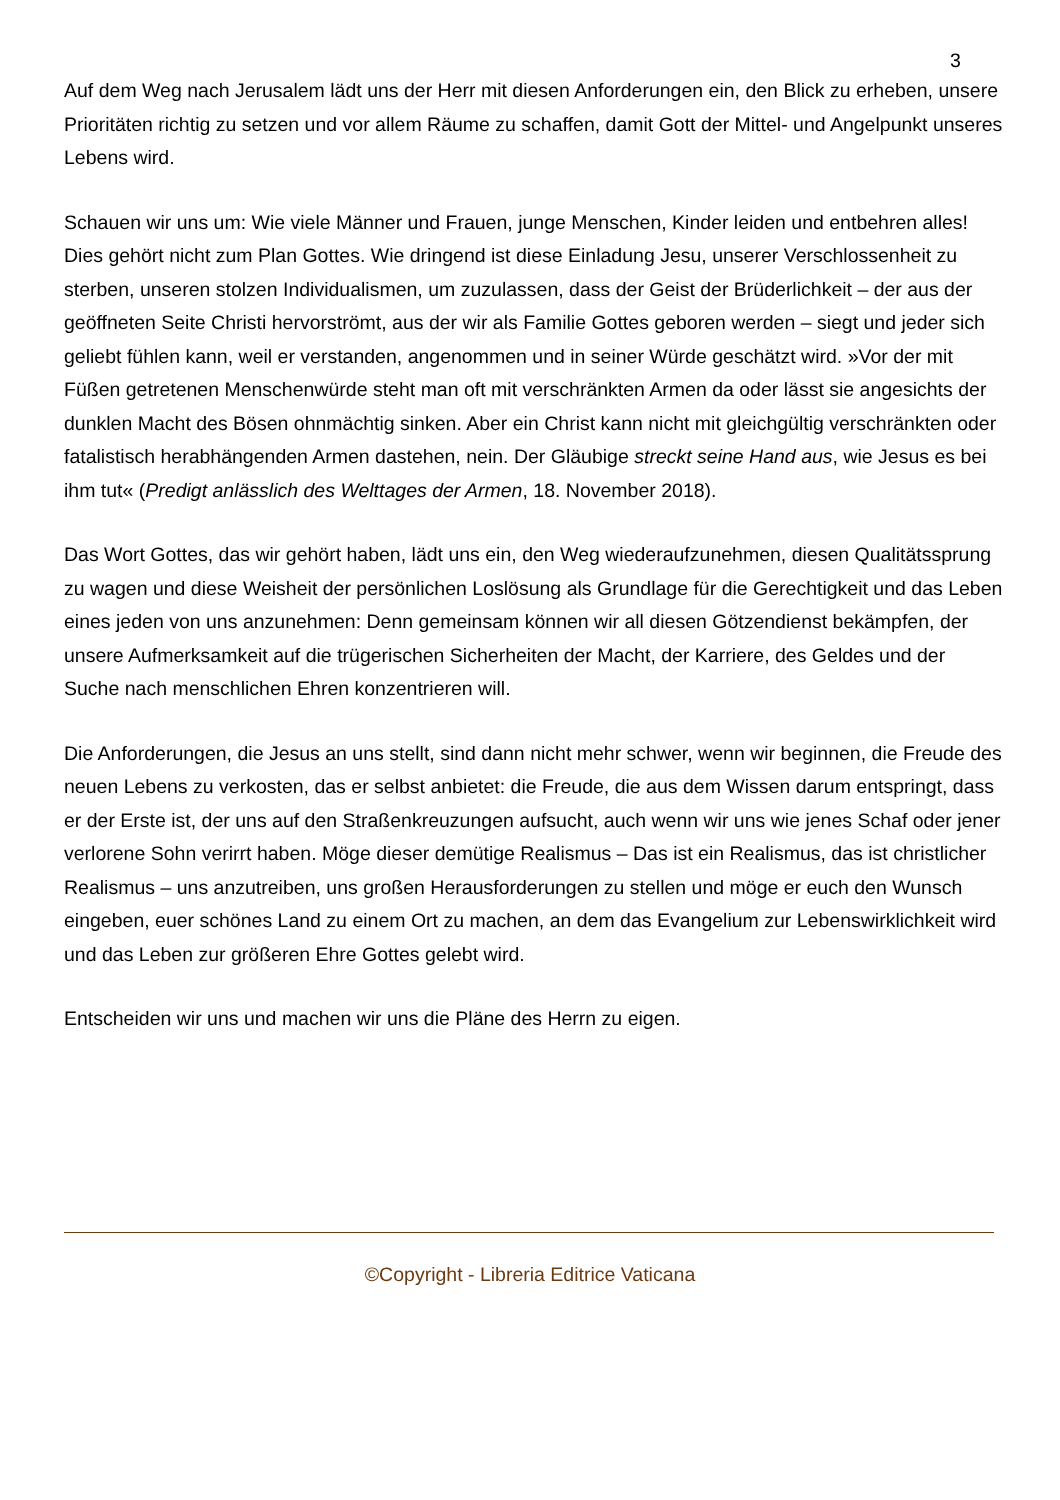3
Auf dem Weg nach Jerusalem lädt uns der Herr mit diesen Anforderungen ein, den Blick zu erheben, unsere Prioritäten richtig zu setzen und vor allem Räume zu schaffen, damit Gott der Mittel- und Angelpunkt unseres Lebens wird.
Schauen wir uns um: Wie viele Männer und Frauen, junge Menschen, Kinder leiden und entbehren alles! Dies gehört nicht zum Plan Gottes. Wie dringend ist diese Einladung Jesu, unserer Verschlossenheit zu sterben, unseren stolzen Individualismen, um zuzulassen, dass der Geist der Brüderlichkeit – der aus der geöffneten Seite Christi hervorströmt, aus der wir als Familie Gottes geboren werden – siegt und jeder sich geliebt fühlen kann, weil er verstanden, angenommen und in seiner Würde geschätzt wird. »Vor der mit Füßen getretenen Menschenwürde steht man oft mit verschränkten Armen da oder lässt sie angesichts der dunklen Macht des Bösen ohnmächtig sinken. Aber ein Christ kann nicht mit gleichgültig verschränkten oder fatalistisch herabhängenden Armen dastehen, nein. Der Gläubige streckt seine Hand aus, wie Jesus es bei ihm tut« (Predigt anlässlich des Welttages der Armen, 18. November 2018).
Das Wort Gottes, das wir gehört haben, lädt uns ein, den Weg wiederaufzunehmen, diesen Qualitätssprung zu wagen und diese Weisheit der persönlichen Loslösung als Grundlage für die Gerechtigkeit und das Leben eines jeden von uns anzunehmen: Denn gemeinsam können wir all diesen Götzendienst bekämpfen, der unsere Aufmerksamkeit auf die trügerischen Sicherheiten der Macht, der Karriere, des Geldes und der Suche nach menschlichen Ehren konzentrieren will.
Die Anforderungen, die Jesus an uns stellt, sind dann nicht mehr schwer, wenn wir beginnen, die Freude des neuen Lebens zu verkosten, das er selbst anbietet: die Freude, die aus dem Wissen darum entspringt, dass er der Erste ist, der uns auf den Straßenkreuzungen aufsucht, auch wenn wir uns wie jenes Schaf oder jener verlorene Sohn verirrt haben. Möge dieser demütige Realismus – Das ist ein Realismus, das ist christlicher Realismus – uns anzutreiben, uns großen Herausforderungen zu stellen und möge er euch den Wunsch eingeben, euer schönes Land zu einem Ort zu machen, an dem das Evangelium zur Lebenswirklichkeit wird und das Leben zur größeren Ehre Gottes gelebt wird.
Entscheiden wir uns und machen wir uns die Pläne des Herrn zu eigen.
©Copyright - Libreria Editrice Vaticana